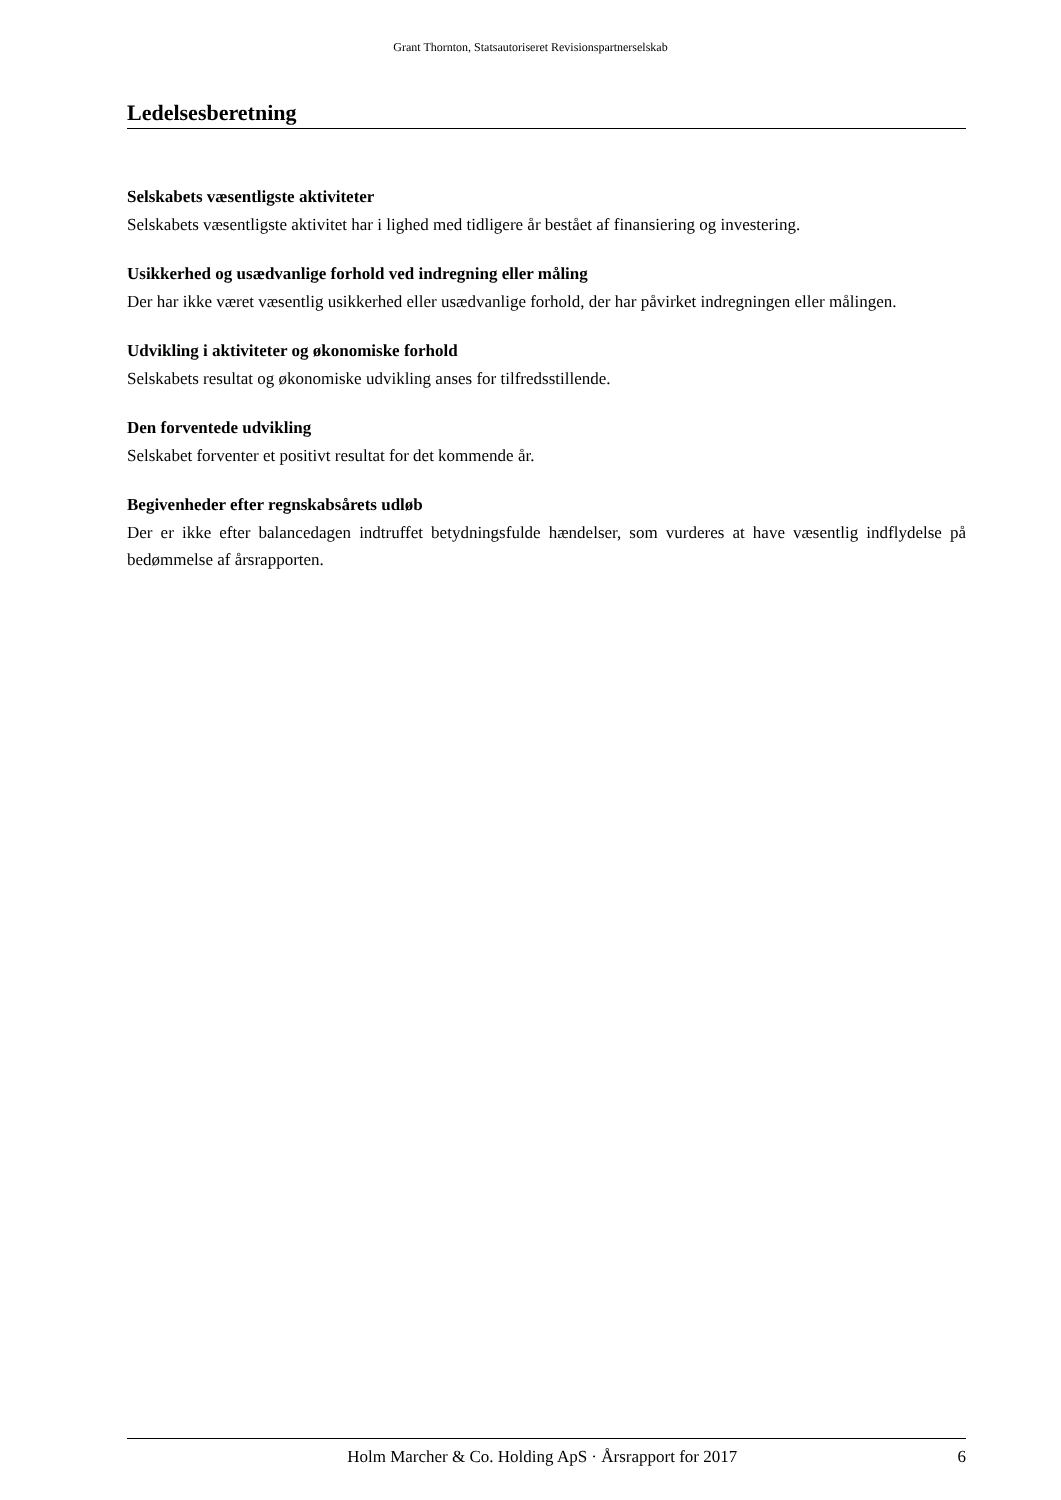Grant Thornton, Statsautoriseret Revisionspartnerselskab
Ledelsesberetning
Selskabets væsentligste aktiviteter
Selskabets væsentligste aktivitet har i lighed med tidligere år bestået af finansiering og investering.
Usikkerhed og usædvanlige forhold ved indregning eller måling
Der har ikke været væsentlig usikkerhed eller usædvanlige forhold, der har påvirket indregningen eller målingen.
Udvikling i aktiviteter og økonomiske forhold
Selskabets resultat og økonomiske udvikling anses for tilfredsstillende.
Den forventede udvikling
Selskabet forventer et positivt resultat for det kommende år.
Begivenheder efter regnskabsårets udløb
Der er ikke efter balancedagen indtruffet betydningsfulde hændelser, som vurderes at have væsentlig indflydelse på bedømmelse af årsrapporten.
Holm Marcher & Co. Holding ApS · Årsrapport for 2017 6